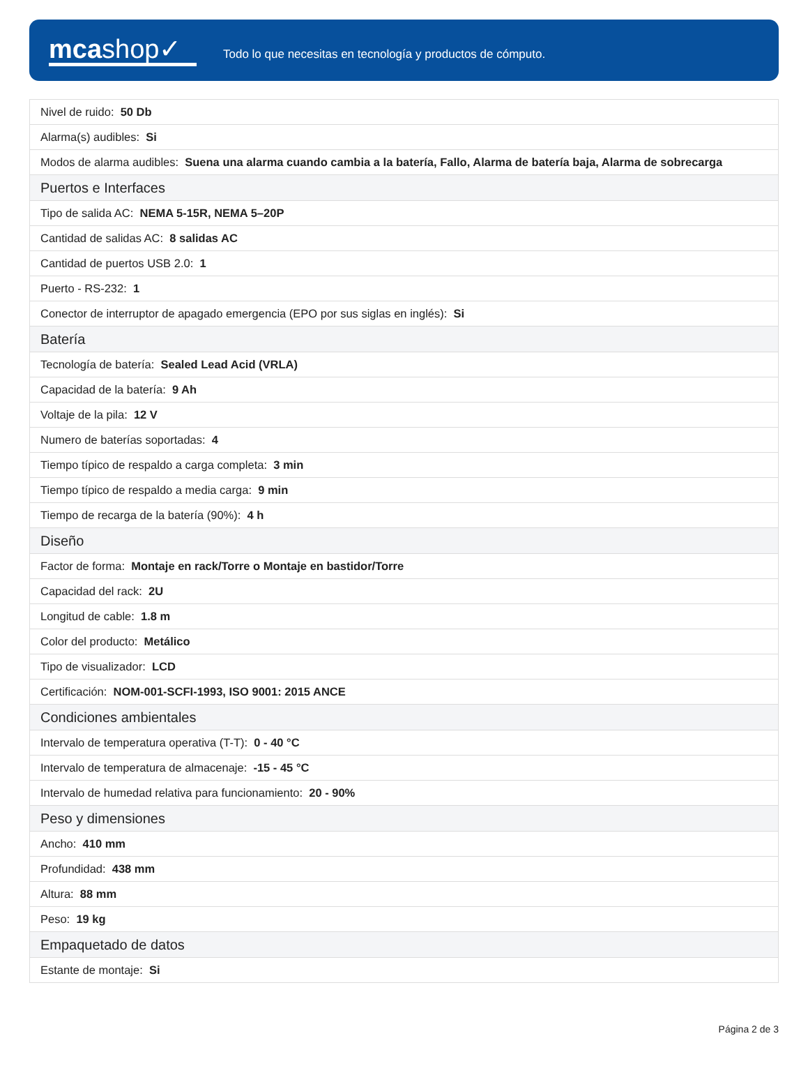mcashop✓
Todo lo que necesitas en tecnología y productos de cómputo.
| Nivel de ruido: 50 Db |
| Alarma(s) audibles: Si |
| Modos de alarma audibles: Suena una alarma cuando cambia a la batería, Fallo, Alarma de batería baja, Alarma de sobrecarga |
| Puertos e Interfaces |
| Tipo de salida AC: NEMA 5-15R, NEMA 5–20P |
| Cantidad de salidas AC: 8 salidas AC |
| Cantidad de puertos USB 2.0: 1 |
| Puerto - RS-232: 1 |
| Conector de interruptor de apagado emergencia (EPO por sus siglas en inglés): Si |
| Batería |
| Tecnología de batería: Sealed Lead Acid (VRLA) |
| Capacidad de la batería: 9 Ah |
| Voltaje de la pila: 12 V |
| Numero de baterías soportadas: 4 |
| Tiempo típico de respaldo a carga completa: 3 min |
| Tiempo típico de respaldo a media carga: 9 min |
| Tiempo de recarga de la batería (90%): 4 h |
| Diseño |
| Factor de forma: Montaje en rack/Torre o Montaje en bastidor/Torre |
| Capacidad del rack: 2U |
| Longitud de cable: 1.8 m |
| Color del producto: Metálico |
| Tipo de visualizador: LCD |
| Certificación: NOM-001-SCFI-1993, ISO 9001: 2015 ANCE |
| Condiciones ambientales |
| Intervalo de temperatura operativa (T-T): 0 - 40 °C |
| Intervalo de temperatura de almacenaje: -15 - 45 °C |
| Intervalo de humedad relativa para funcionamiento: 20 - 90% |
| Peso y dimensiones |
| Ancho: 410 mm |
| Profundidad: 438 mm |
| Altura: 88 mm |
| Peso: 19 kg |
| Empaquetado de datos |
| Estante de montaje: Si |
Página 2 de 3